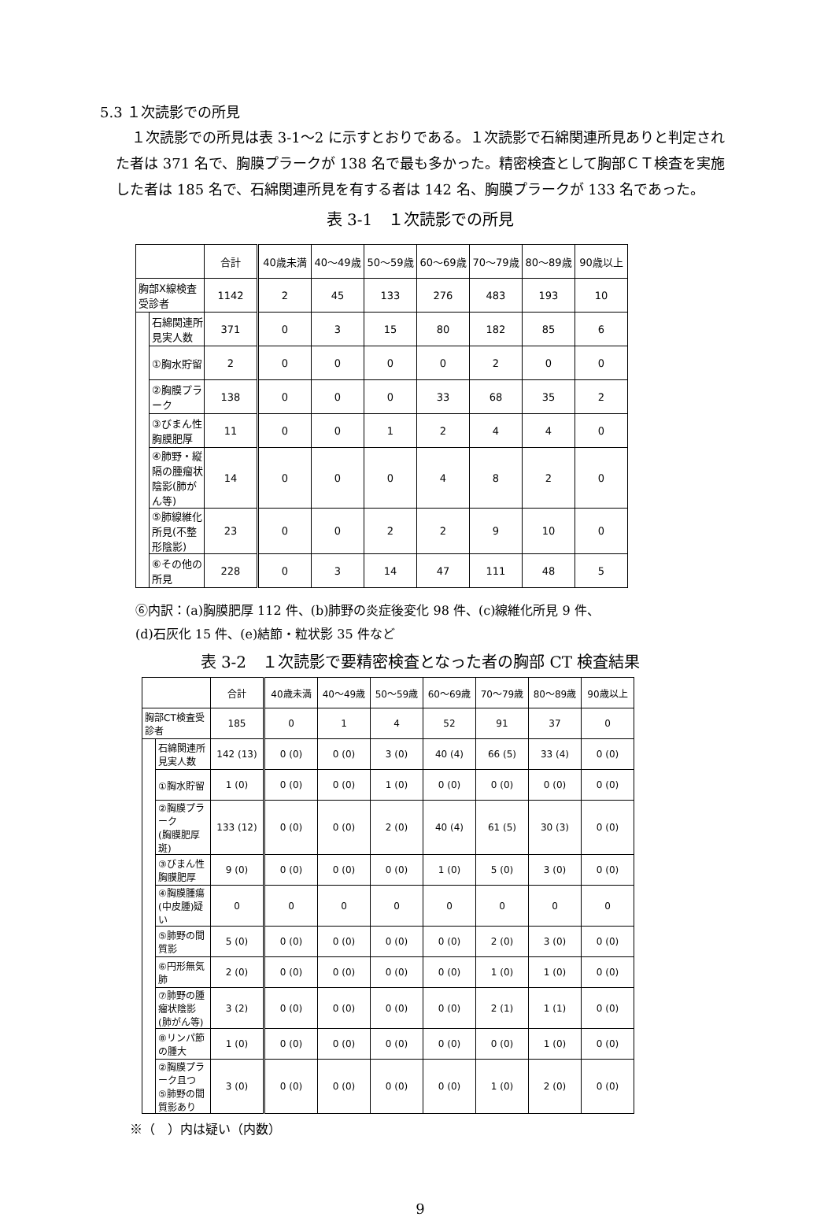5.3 １次読影での所見
１次読影での所見は表 3-1〜2 に示すとおりである。１次読影で石綿関連所見ありと判定された者は 371 名で、胸膜プラークが 138 名で最も多かった。精密検査として胸部ＣＴ検査を実施した者は 185 名で、石綿関連所見を有する者は 142 名、胸膜プラークが 133 名であった。
表 3-1　１次読影での所見
| | | 合計 | 40歳未満 | 40〜49歳 | 50〜59歳 | 60〜69歳 | 70〜79歳 | 80〜89歳 | 90歳以上 |
| --- | --- | --- | --- | --- | --- | --- | --- | --- | --- |
| 胸部X線検査受診者 | | 1142 | 2 | 45 | 133 | 276 | 483 | 193 | 10 |
| | 石綿関連所見実人数 | 371 | 0 | 3 | 15 | 80 | 182 | 85 | 6 |
| | ①胸水貯留 | 2 | 0 | 0 | 0 | 0 | 2 | 0 | 0 |
| | ②胸膜プラーク | 138 | 0 | 0 | 0 | 33 | 68 | 35 | 2 |
| | ③びまん性胸膜肥厚 | 11 | 0 | 0 | 1 | 2 | 4 | 4 | 0 |
| | ④肺野・縦隔の腫瘤状陰影(肺がん等) | 14 | 0 | 0 | 0 | 4 | 8 | 2 | 0 |
| | ⑤肺線維化所見(不整形陰影) | 23 | 0 | 0 | 2 | 2 | 9 | 10 | 0 |
| | ⑥その他の所見 | 228 | 0 | 3 | 14 | 47 | 111 | 48 | 5 |
⑥内訳：(a)胸膜肥厚 112 件、(b)肺野の炎症後変化 98 件、(c)線維化所見 9 件、
(d)石灰化 15 件、(e)結節・粒状影 35 件など
表 3-2　１次読影で要精密検査となった者の胸部 CT 検査結果
| | | 合計 | 40歳未満 | 40〜49歳 | 50〜59歳 | 60〜69歳 | 70〜79歳 | 80〜89歳 | 90歳以上 |
| --- | --- | --- | --- | --- | --- | --- | --- | --- | --- |
| 胸部CT検査受診者 | | 185 | 0 | 1 | 4 | 52 | 91 | 37 | 0 |
| | 石綿関連所見実人数 | 142 (13) | 0 (0) | 0 (0) | 3 (0) | 40 (4) | 66 (5) | 33 (4) | 0 (0) |
| | ①胸水貯留 | 1 (0) | 0 (0) | 0 (0) | 1 (0) | 0 (0) | 0 (0) | 0 (0) | 0 (0) |
| | ②胸膜プラーク (胸膜肥厚斑) | 133 (12) | 0 (0) | 0 (0) | 2 (0) | 40 (4) | 61 (5) | 30 (3) | 0 (0) |
| | ③びまん性胸膜肥厚 | 9 (0) | 0 (0) | 0 (0) | 0 (0) | 1 (0) | 5 (0) | 3 (0) | 0 (0) |
| | ④胸膜腫瘍(中皮腫)疑い | 0 | 0 | 0 | 0 | 0 | 0 | 0 | 0 |
| | ⑤肺野の間質影 | 5 (0) | 0 (0) | 0 (0) | 0 (0) | 0 (0) | 2 (0) | 3 (0) | 0 (0) |
| | ⑥円形無気肺 | 2 (0) | 0 (0) | 0 (0) | 0 (0) | 0 (0) | 1 (0) | 1 (0) | 0 (0) |
| | ⑦肺野の腫瘤状陰影 (肺がん等) | 3 (2) | 0 (0) | 0 (0) | 0 (0) | 0 (0) | 2 (1) | 1 (1) | 0 (0) |
| | ⑧リンパ節の腫大 | 1 (0) | 0 (0) | 0 (0) | 0 (0) | 0 (0) | 0 (0) | 1 (0) | 0 (0) |
| | ②胸膜プラーク且つ ⑤肺野の間質影あり | 3 (0) | 0 (0) | 0 (0) | 0 (0) | 0 (0) | 1 (0) | 2 (0) | 0 (0) |
※（　）内は疑い（内数）
9